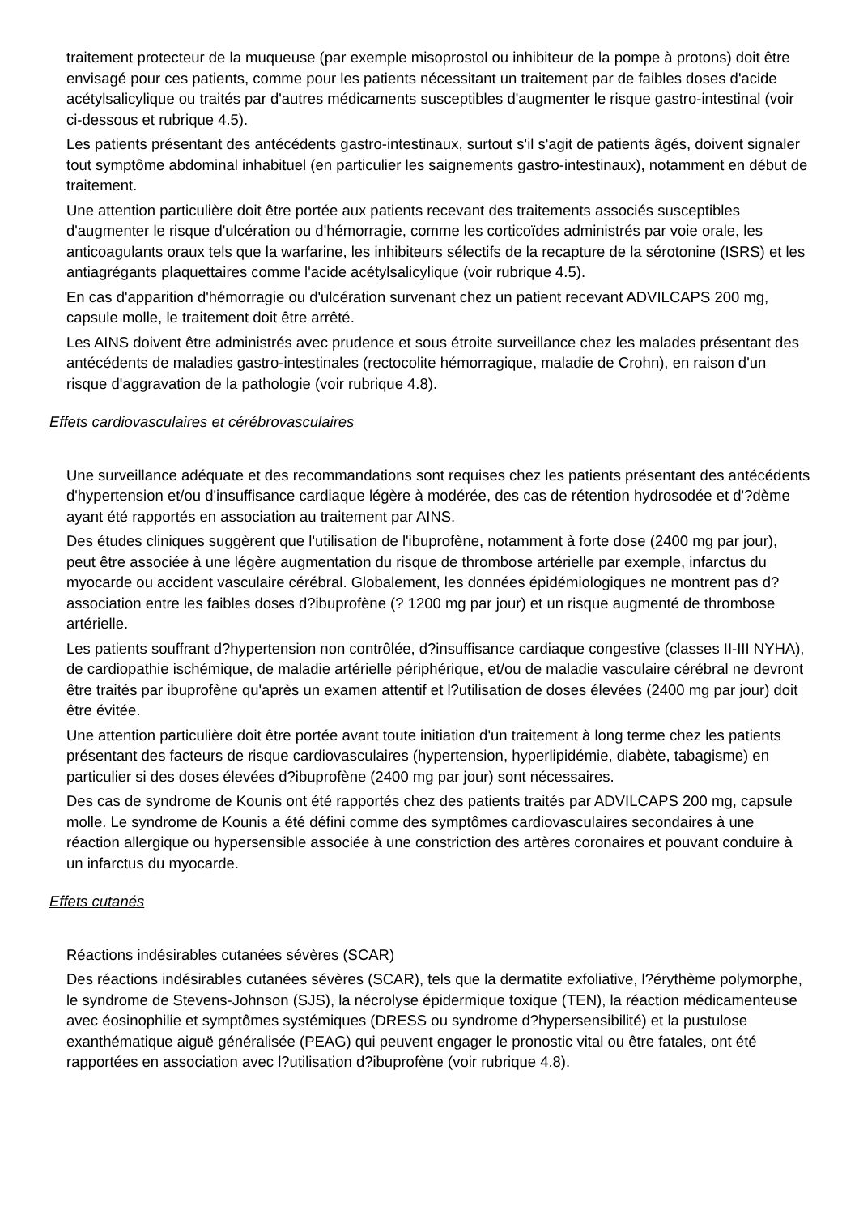traitement protecteur de la muqueuse (par exemple misoprostol ou inhibiteur de la pompe à protons) doit être envisagé pour ces patients, comme pour les patients nécessitant un traitement par de faibles doses d'acide acétylsalicylique ou traités par d'autres médicaments susceptibles d'augmenter le risque gastro-intestinal (voir ci-dessous et rubrique 4.5).
Les patients présentant des antécédents gastro-intestinaux, surtout s'il s'agit de patients âgés, doivent signaler tout symptôme abdominal inhabituel (en particulier les saignements gastro-intestinaux), notamment en début de traitement.
Une attention particulière doit être portée aux patients recevant des traitements associés susceptibles d'augmenter le risque d'ulcération ou d'hémorragie, comme les corticoïdes administrés par voie orale, les anticoagulants oraux tels que la warfarine, les inhibiteurs sélectifs de la recapture de la sérotonine (ISRS) et les antiagrégants plaquettaires comme l'acide acétylsalicylique (voir rubrique 4.5).
En cas d'apparition d'hémorragie ou d'ulcération survenant chez un patient recevant ADVILCAPS 200 mg, capsule molle, le traitement doit être arrêté.
Les AINS doivent être administrés avec prudence et sous étroite surveillance chez les malades présentant des antécédents de maladies gastro-intestinales (rectocolite hémorragique, maladie de Crohn), en raison d'un risque d'aggravation de la pathologie (voir rubrique 4.8).
Effets cardiovasculaires et cérébrovasculaires
Une surveillance adéquate et des recommandations sont requises chez les patients présentant des antécédents d'hypertension et/ou d'insuffisance cardiaque légère à modérée, des cas de rétention hydrosodée et d'?dème ayant été rapportés en association au traitement par AINS.
Des études cliniques suggèrent que l'utilisation de l'ibuprofène, notamment à forte dose (2400 mg par jour), peut être associée à une légère augmentation du risque de thrombose artérielle par exemple, infarctus du myocarde ou accident vasculaire cérébral. Globalement, les données épidémiologiques ne montrent pas d?association entre les faibles doses d?ibuprofène (? 1200 mg par jour) et un risque augmenté de thrombose artérielle.
Les patients souffrant d?hypertension non contrôlée, d?insuffisance cardiaque congestive (classes II-III NYHA), de cardiopathie ischémique, de maladie artérielle périphérique, et/ou de maladie vasculaire cérébral ne devront être traités par ibuprofène qu'après un examen attentif et l?utilisation de doses élevées (2400 mg par jour) doit être évitée.
Une attention particulière doit être portée avant toute initiation d'un traitement à long terme chez les patients présentant des facteurs de risque cardiovasculaires (hypertension, hyperlipidémie, diabète, tabagisme) en particulier si des doses élevées d?ibuprofène (2400 mg par jour) sont nécessaires.
Des cas de syndrome de Kounis ont été rapportés chez des patients traités par ADVILCAPS 200 mg, capsule molle. Le syndrome de Kounis a été défini comme des symptômes cardiovasculaires secondaires à une réaction allergique ou hypersensible associée à une constriction des artères coronaires et pouvant conduire à un infarctus du myocarde.
Effets cutanés
Réactions indésirables cutanées sévères (SCAR)
Des réactions indésirables cutanées sévères (SCAR), tels que la dermatite exfoliative, l?érythème polymorphe, le syndrome de Stevens-Johnson (SJS), la nécrolyse épidermique toxique (TEN), la réaction médicamenteuse avec éosinophilie et symptômes systémiques (DRESS ou syndrome d?hypersensibilité) et la pustulose exanthématique aiguë généralisée (PEAG) qui peuvent engager le pronostic vital ou être fatales, ont été rapportées en association avec l?utilisation d?ibuprofène (voir rubrique 4.8).